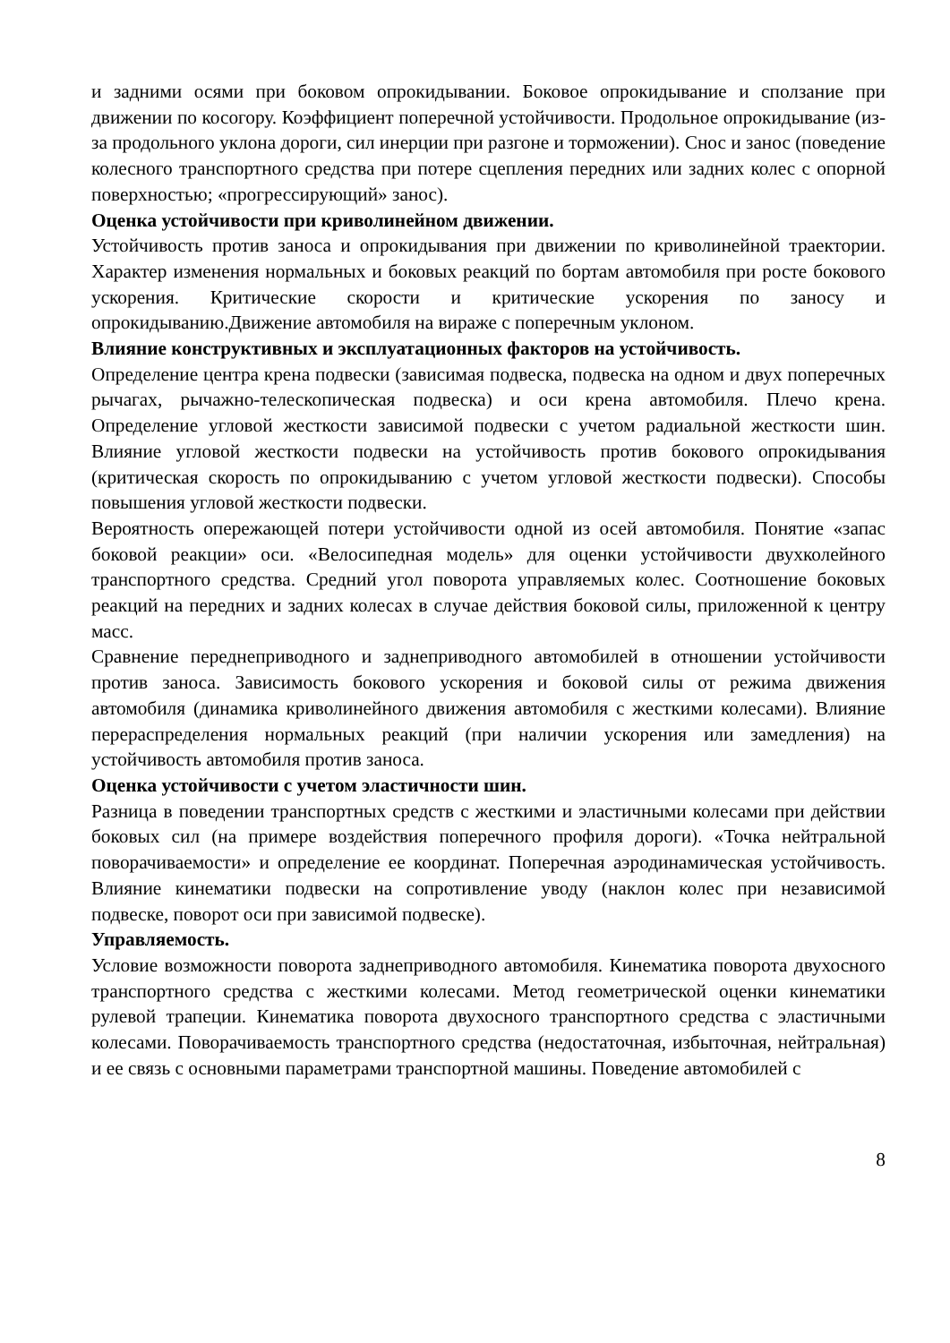и задними осями при боковом опрокидывании. Боковое опрокидывание и сползание при движении по косогору. Коэффициент поперечной устойчивости. Продольное опрокидывание (из-за продольного уклона дороги, сил инерции при разгоне и торможении). Снос и занос (поведение колесного транспортного средства при потере сцепления передних или задних колес с опорной поверхностью; «прогрессирующий» занос).
Оценка устойчивости при криволинейном движении.
Устойчивость против заноса и опрокидывания при движении по криволинейной траектории. Характер изменения нормальных и боковых реакций по бортам автомобиля при росте бокового ускорения. Критические скорости и критические ускорения по заносу и опрокидыванию.Движение автомобиля на вираже с поперечным уклоном.
Влияние конструктивных и эксплуатационных факторов на устойчивость.
Определение центра крена подвески (зависимая подвеска, подвеска на одном и двух поперечных рычагах, рычажно-телескопическая подвеска) и оси крена автомобиля. Плечо крена. Определение угловой жесткости зависимой подвески с учетом радиальной жесткости шин. Влияние угловой жесткости подвески на устойчивость против бокового опрокидывания (критическая скорость по опрокидыванию с учетом угловой жесткости подвески). Способы повышения угловой жесткости подвески.
Вероятность опережающей потери устойчивости одной из осей автомобиля. Понятие «запас боковой реакции» оси. «Велосипедная модель» для оценки устойчивости двухколейного транспортного средства. Средний угол поворота управляемых колес. Соотношение боковых реакций на передних и задних колесах в случае действия боковой силы, приложенной к центру масс.
Сравнение переднеприводного и заднеприводного автомобилей в отношении устойчивости против заноса. Зависимость бокового ускорения и боковой силы от режима движения автомобиля (динамика криволинейного движения автомобиля с жесткими колесами). Влияние перераспределения нормальных реакций (при наличии ускорения или замедления) на устойчивость автомобиля против заноса.
Оценка устойчивости с учетом эластичности шин.
Разница в поведении транспортных средств с жесткими и эластичными колесами при действии боковых сил (на примере воздействия поперечного профиля дороги). «Точка нейтральной поворачиваемости» и определение ее координат. Поперечная аэродинамическая устойчивость. Влияние кинематики подвески на сопротивление уводу (наклон колес при независимой подвеске, поворот оси при зависимой подвеске).
Управляемость.
Условие возможности поворота заднеприводного автомобиля. Кинематика поворота двухосного транспортного средства с жесткими колесами. Метод геометрической оценки кинематики рулевой трапеции. Кинематика поворота двухосного транспортного средства с эластичными колесами. Поворачиваемость транспортного средства (недостаточная, избыточная, нейтральная) и ее связь с основными параметрами транспортной машины. Поведение автомобилей с
8